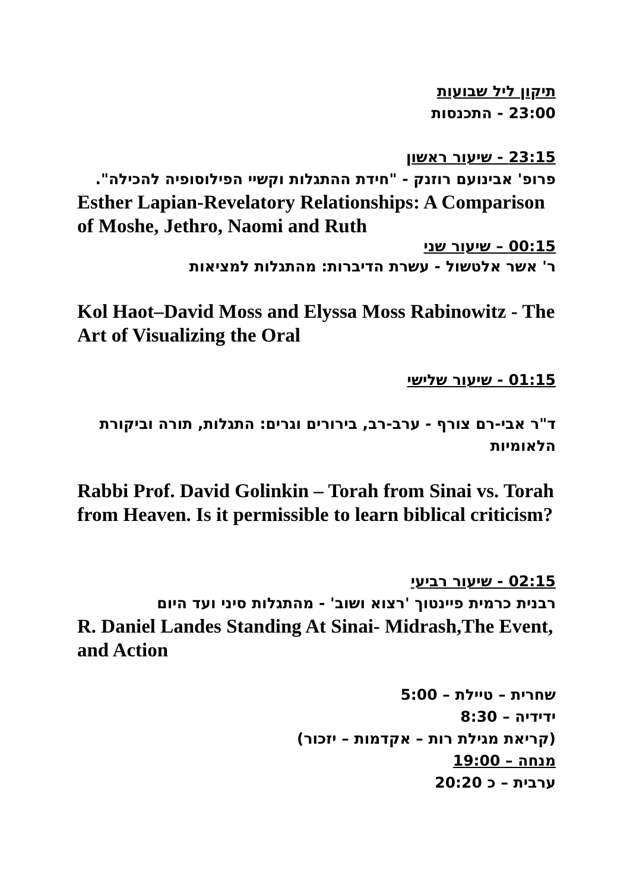תיקון ליל שבועות
23:00 - התכנסות
23:15 - שיעור ראשון
פרופ' אבינועם רוזנק - "חידת ההתגלות וקשיי הפילוסופיה להכילה".
Esther Lapian-Revelatory Relationships: A Comparison of Moshe, Jethro, Naomi and Ruth
00:15 – שיעור שני
ר' אשר אלטשול - עשרת הדיברות: מהתגלות למציאות
Kol Haot–David Moss and Elyssa Moss Rabinowitz - The Art of Visualizing the Oral
01:15 - שיעור שלישי
ד"ר אבי-רם צורף - ערב-רב, בירורים וגרים: התגלות, תורה וביקורת הלאומיות
Rabbi Prof. David Golinkin – Torah from Sinai vs. Torah from Heaven. Is it permissible to learn biblical criticism?
02:15 - שיעור רביעי
רבנית כרמית פיינטוך 'רצוא ושוב' - מהתגלות סיני ועד היום
R. Daniel Landes Standing At Sinai- Midrash,The Event, and Action
שחרית – טיילת – 5:00
ידידיה – 8:30
(קריאת מגילת רות – אקדמות – יזכור)
מנחה – 19:00
ערבית – כ 20:20